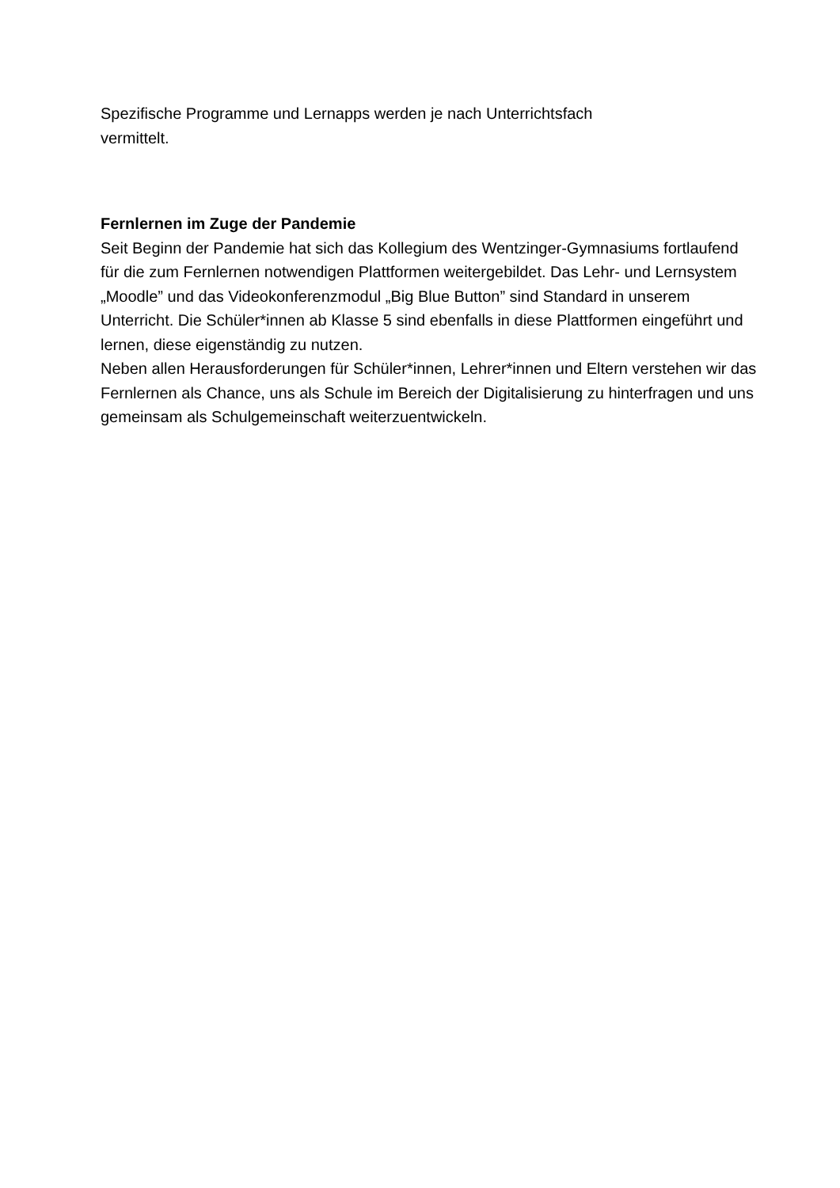Spezifische Programme und Lernapps werden je nach Unterrichtsfach
vermittelt.
Fernlernen im Zuge der Pandemie
Seit Beginn der Pandemie hat sich das Kollegium des Wentzinger-Gymnasiums fortlaufend für die zum Fernlernen notwendigen Plattformen weitergebildet. Das Lehr- und Lernsystem „Moodle” und das Videokonferenzmodul „Big Blue Button” sind Standard in unserem Unterricht. Die Schüler*innen ab Klasse 5 sind ebenfalls in diese Plattformen eingeführt und lernen, diese eigenständig zu nutzen.
Neben allen Herausforderungen für Schüler*innen, Lehrer*innen und Eltern verstehen wir das Fernlernen als Chance, uns als Schule im Bereich der Digitalisierung zu hinterfragen und uns gemeinsam als Schulgemeinschaft weiterzuentwickeln.